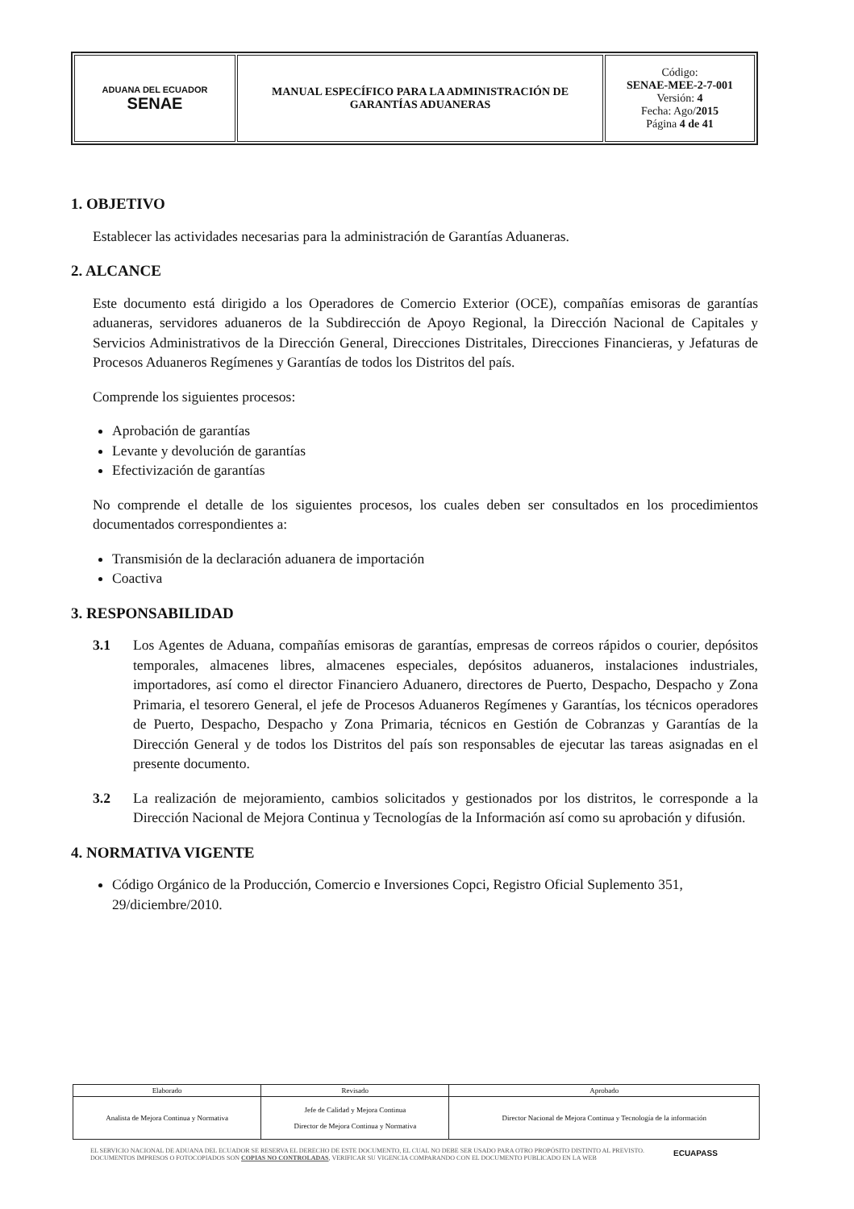| ADUANA DEL ECUADOR SENAE | MANUAL ESPECÍFICO PARA LA ADMINISTRACIÓN DE GARANTÍAS ADUANERAS | Código: SENAE-MEE-2-7-001 Versión: 4 Fecha: Ago/ 2015 Página 4 de 41 |
1. OBJETIVO
Establecer las actividades necesarias para la administración de Garantías Aduaneras.
2. ALCANCE
Este documento está dirigido a los Operadores de Comercio Exterior (OCE), compañías emisoras de garantías aduaneras, servidores aduaneros de la Subdirección de Apoyo Regional, la Dirección Nacional de Capitales y Servicios Administrativos de la Dirección General, Direcciones Distritales, Direcciones Financieras, y Jefaturas de Procesos Aduaneros Regímenes y Garantías de todos los Distritos del país.
Comprende los siguientes procesos:
Aprobación de garantías
Levante y devolución de garantías
Efectivización de garantías
No comprende el detalle de los siguientes procesos, los cuales deben ser consultados en los procedimientos documentados correspondientes a:
Transmisión de la declaración aduanera de importación
Coactiva
3. RESPONSABILIDAD
3.1 Los Agentes de Aduana, compañías emisoras de garantías, empresas de correos rápidos o courier, depósitos temporales, almacenes libres, almacenes especiales, depósitos aduaneros, instalaciones industriales, importadores, así como el director Financiero Aduanero, directores de Puerto, Despacho, Despacho y Zona Primaria, el tesorero General, el jefe de Procesos Aduaneros Regímenes y Garantías, los técnicos operadores de Puerto, Despacho, Despacho y Zona Primaria, técnicos en Gestión de Cobranzas y Garantías de la Dirección General y de todos los Distritos del país son responsables de ejecutar las tareas asignadas en el presente documento.
3.2 La realización de mejoramiento, cambios solicitados y gestionados por los distritos, le corresponde a la Dirección Nacional de Mejora Continua y Tecnologías de la Información así como su aprobación y difusión.
4. NORMATIVA VIGENTE
Código Orgánico de la Producción, Comercio e Inversiones Copci, Registro Oficial Suplemento 351, 29/diciembre/2010.
| Elaborado | Revisado | Aprobado |
| Analista de Mejora Continua y Normativa | Jefe de Calidad y Mejora Continua Director de Mejora Continua y Normativa | Director Nacional de Mejora Continua y Tecnología de la información |
EL SERVICIO NACIONAL DE ADUANA DEL ECUADOR SE RESERVA EL DERECHO DE ESTE DOCUMENTO, EL CUAL NO DEBE SER USADO PARA OTRO PROPÓSITO DISTINTO AL PREVISTO. DOCUMENTOS IMPRESOS O FOTOCOPIADOS SON COPIAS NO CONTROLADAS, VERIFICAR SU VIGENCIA COMPARANDO CON EL DOCUMENTO PUBLICADO EN LA WEB
ECUAPASS